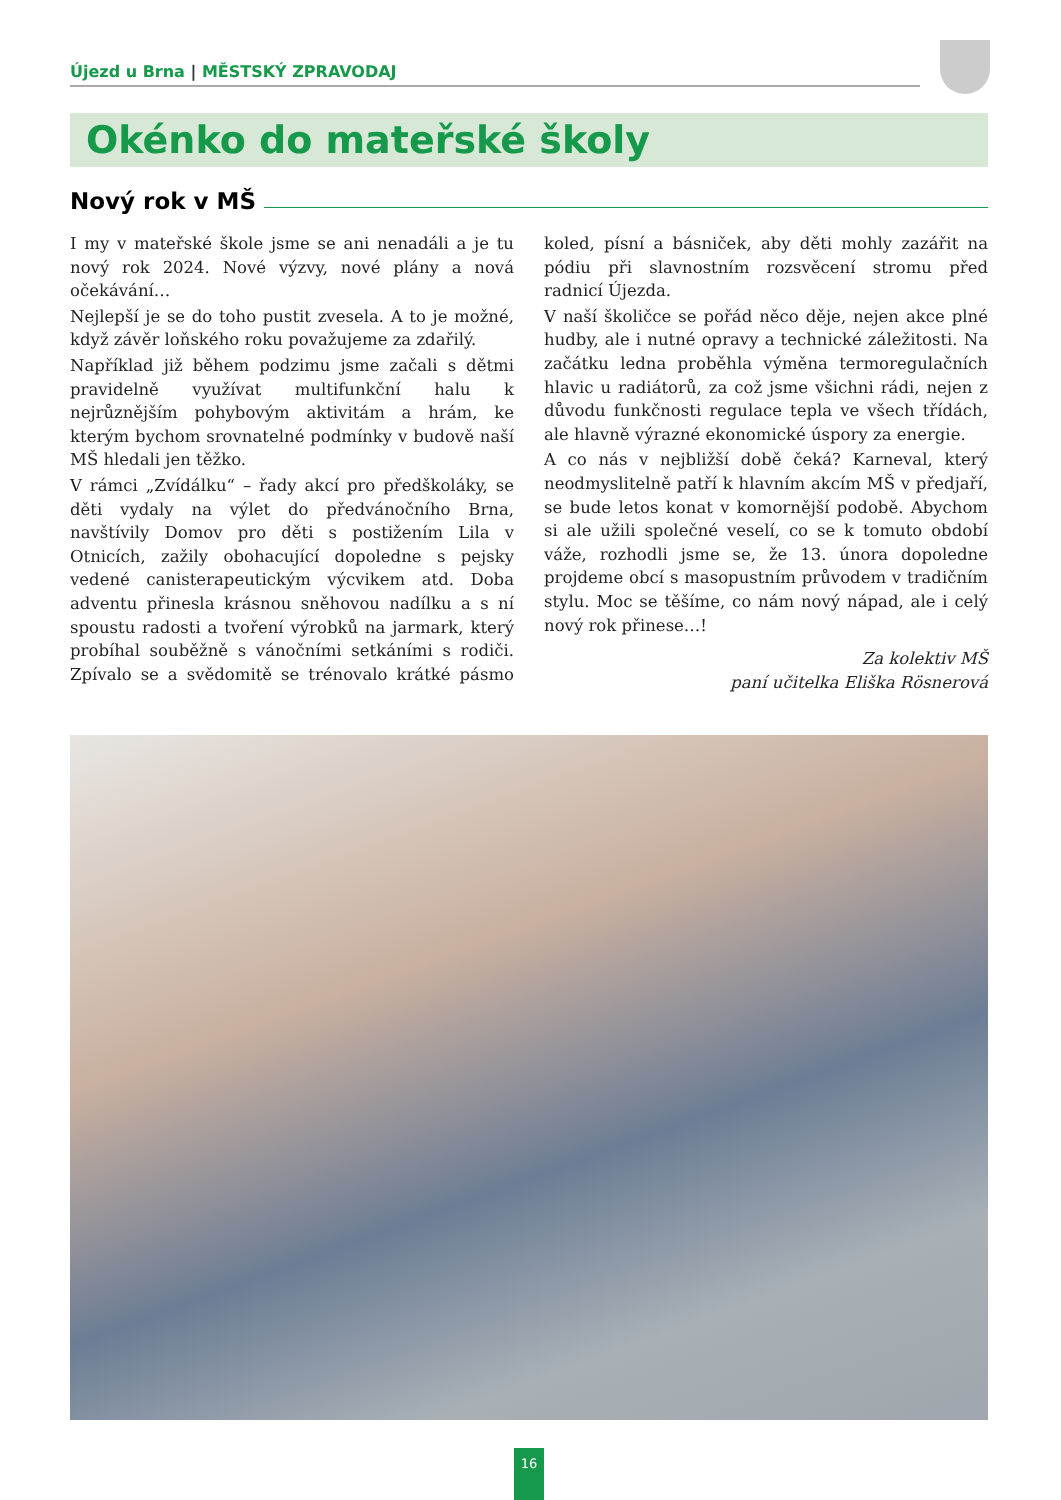Újezd u Brna | MĚSTSKÝ ZPRAVODAJ
Okénko do mateřské školy
Nový rok v MŠ
I my v mateřské škole jsme se ani nenadáli a je tu nový rok 2024. Nové výzvy, nové plány a nová očekávání…
Nejlepší je se do toho pustit zvesela. A to je možné, když závěr loňského roku považujeme za zdařilý.
Například již během podzimu jsme začali s dětmi pravidelně využívat multifunkční halu k nejrůznějším pohybovým aktivitám a hrám, ke kterým bychom srovnatelné podmínky v budově naší MŠ hledali jen těžko.
V rámci „Zvídálku“ – řady akcí pro předškoláky, se děti vydaly na výlet do předvánočního Brna, navštívily Domov pro děti s postižením Lila v Otnicích, zažily obohacující dopoledne s pejsky vedené canisterapeutickým výcvikem atd. Doba adventu přinesla krásnou sněhovou nadílku a s ní spoustu radosti a tvoření výrobků na jarmark, který probíhal souběžně s vánočními setkáními s rodiči. Zpívalo se a svědomitě se trénovalo krátké pásmo koled, písní a básniček, aby děti mohly zazářit na pódiu při slavnostním rozsvěcení stromu před radnicí Újezda.
V naší školičce se pořád něco děje, nejen akce plné hudby, ale i nutné opravy a technické záležitosti. Na začátku ledna proběhla výměna termoregulačních hlavic u radiátorů, za což jsme všichni rádi, nejen z důvodu funkčnosti regulace tepla ve všech třídách, ale hlavně výrazné ekonomické úspory za energie.
A co nás v nejbližší době čeká? Karneval, který neodmyslitelně patří k hlavním akcím MŠ v předjaří, se bude letos konat v komornější podobě. Abychom si ale užili společné veselí, co se k tomuto období váže, rozhodli jsme se, že 13. února dopoledne projdeme obcí s masopustním průvodem v tradičním stylu. Moc se těšíme, co nám nový nápad, ale i celý nový rok přinese…!
Za kolektiv MŠ
paní učitelka Eliška Rösnerová
16